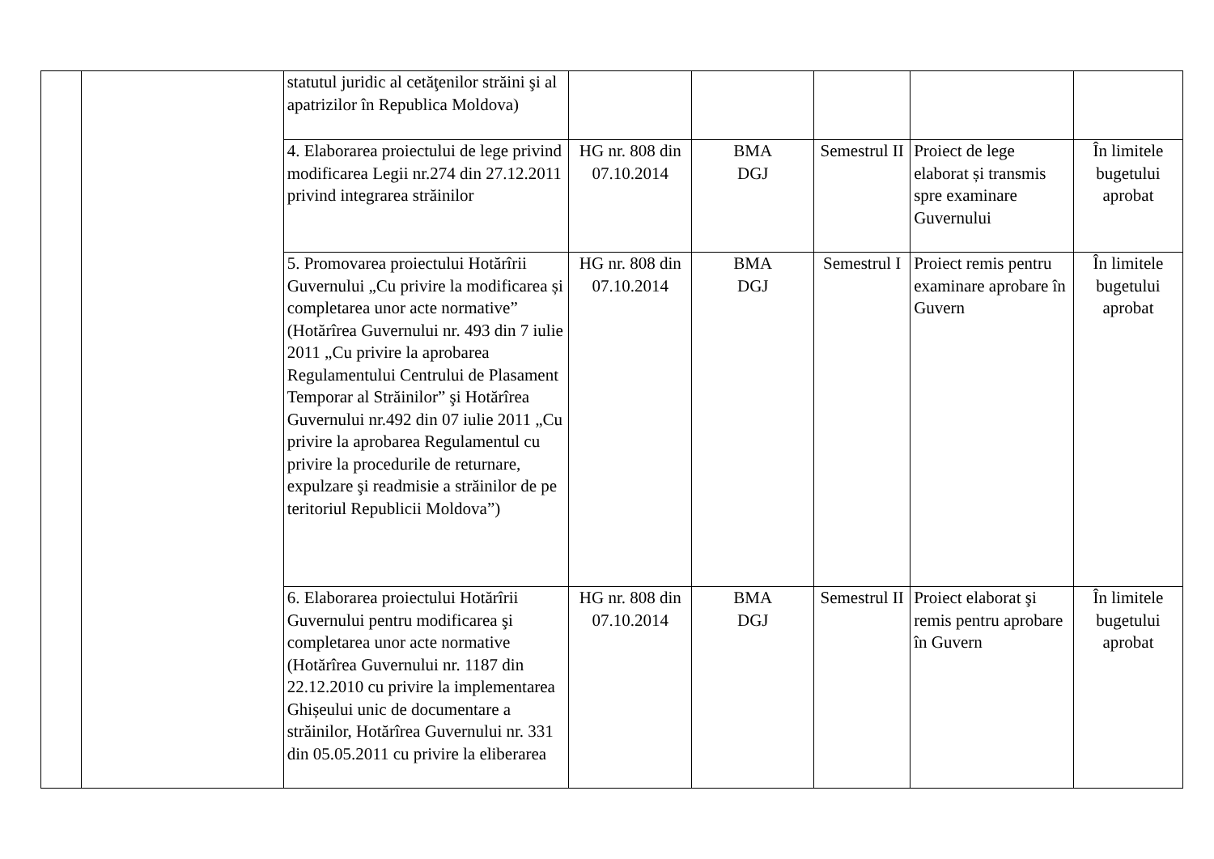| | | statutul juridic al cetăţenilor străini şi al apatrizilor în Republica Moldova) | | | | | |
| | | 4. Elaborarea proiectului de lege privind modificarea Legii nr.274 din 27.12.2011 privind integrarea străinilor | HG nr. 808 din 07.10.2014 | BMA DGJ | Semestrul II | Proiect de lege elaborat și transmis spre examinare Guvernului | În limitele bugetului aprobat |
| | | 5. Promovarea proiectului Hotărîrii Guvernului „Cu privire la modificarea și completarea unor acte normative” (Hotărîrea Guvernului nr. 493 din 7 iulie 2011 „Cu privire la aprobarea Regulamentului Centrului de Plasament Temporar al Străinilor” şi Hotărîrea Guvernului nr.492 din 07 iulie 2011 „Cu privire la aprobarea Regulamentul cu privire la procedurile de returnare, expulzare şi readmisie a străinilor de pe teritoriul Republicii Moldova”) | HG nr. 808 din 07.10.2014 | BMA DGJ | Semestrul I | Proiect remis pentru examinare aprobare în Guvern | În limitele bugetului aprobat |
| | | 6. Elaborarea proiectului Hotărîrii Guvernului pentru modificarea şi completarea unor acte normative (Hotărîrea Guvernului nr. 1187 din 22.12.2010 cu privire la implementarea Ghișeului unic de documentare a străinilor, Hotărîrea Guvernului nr. 331 din 05.05.2011 cu privire la eliberarea | HG nr. 808 din 07.10.2014 | BMA DGJ | Semestrul II | Proiect elaborat şi remis pentru aprobare în Guvern | În limitele bugetului aprobat |